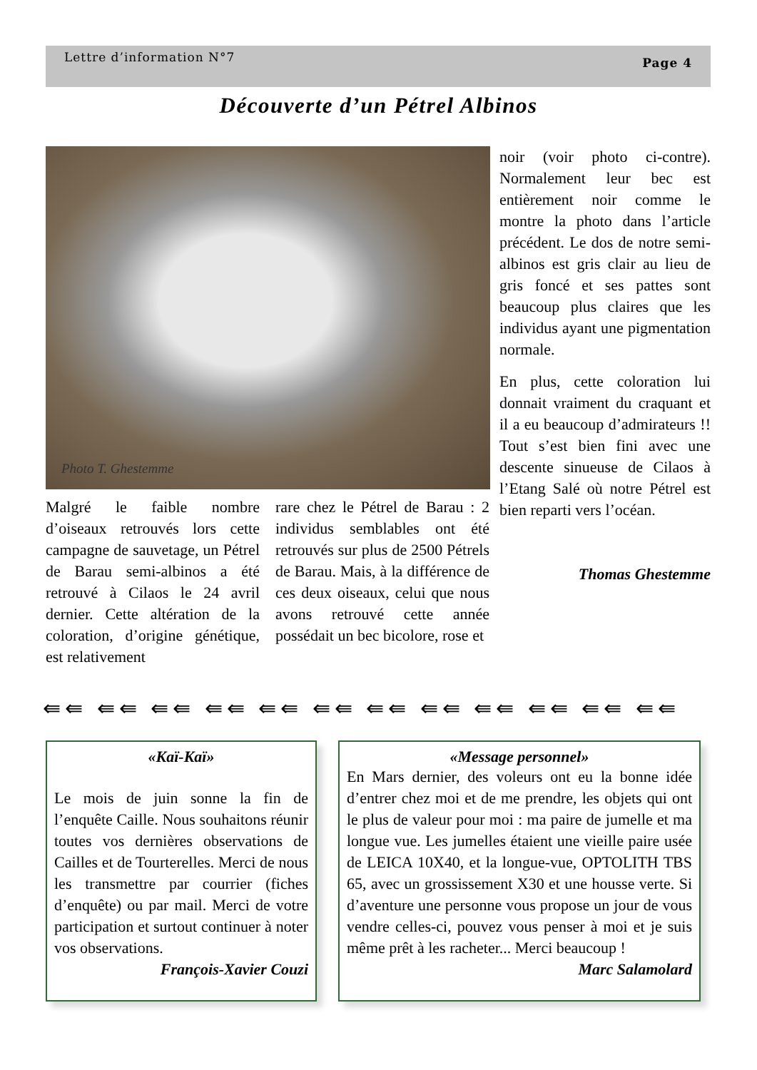Lettre d’information N°7 Page 4
Découverte d’un Pétrel Albinos
Photo T. Ghestemme
Malgré le faible nombre d’oiseaux retrouvés lors cette campagne de sauvetage, un Pétrel de Barau semi-albinos a été retrouvé à Cilaos le 24 avril dernier. Cette altération de la coloration, d’origine génétique, est relativement
rare chez le Pétrel de Barau : 2 individus semblables ont été retrouvés sur plus de 2500 Pétrels de Barau. Mais, à la différence de ces deux oiseaux, celui que nous avons retrouvé cette année possédait un bec bicolore, rose et
noir (voir photo ci-contre). Normalement leur bec est entièrement noir comme le montre la photo dans l’article précédent. Le dos de notre semi-albinos est gris clair au lieu de gris foncé et ses pattes sont beaucoup plus claires que les individus ayant une pigmentation normale.
En plus, cette coloration lui donnait vraiment du craquant et il a eu beaucoup d’admirateurs !! Tout s’est bien fini avec une descente sinueuse de Cilaos à l’Etang Salé où notre Pétrel est bien reparti vers l’océan.
Thomas Ghestemme
⇚⇚ ⇚⇚ ⇚⇚ ⇚⇚ ⇚⇚ ⇚⇚ ⇚⇚ ⇚⇚ ⇚⇚ ⇚⇚ ⇚⇚ ⇚⇚
«Kaï-Kaï»
Le mois de juin sonne la fin de l’enquête Caille. Nous souhaitons réunir toutes vos dernières observations de Cailles et de Tourterelles. Merci de nous les transmettre par courrier (fiches d’enquête) ou par mail. Merci de votre participation et surtout continuer à noter vos observations.
François-Xavier Couzi
«Message personnel»
En Mars dernier, des voleurs ont eu la bonne idée d’entrer chez moi et de me prendre, les objets qui ont le plus de valeur pour moi : ma paire de jumelle et ma longue vue. Les jumelles étaient une vieille paire usée de LEICA 10X40, et la longue-vue, OPTOLITH TBS 65, avec un grossissement X30 et une housse verte. Si d’aventure une personne vous propose un jour de vous vendre celles-ci, pouvez vous penser à moi et je suis même prêt à les racheter... Merci beaucoup !
Marc Salamolard